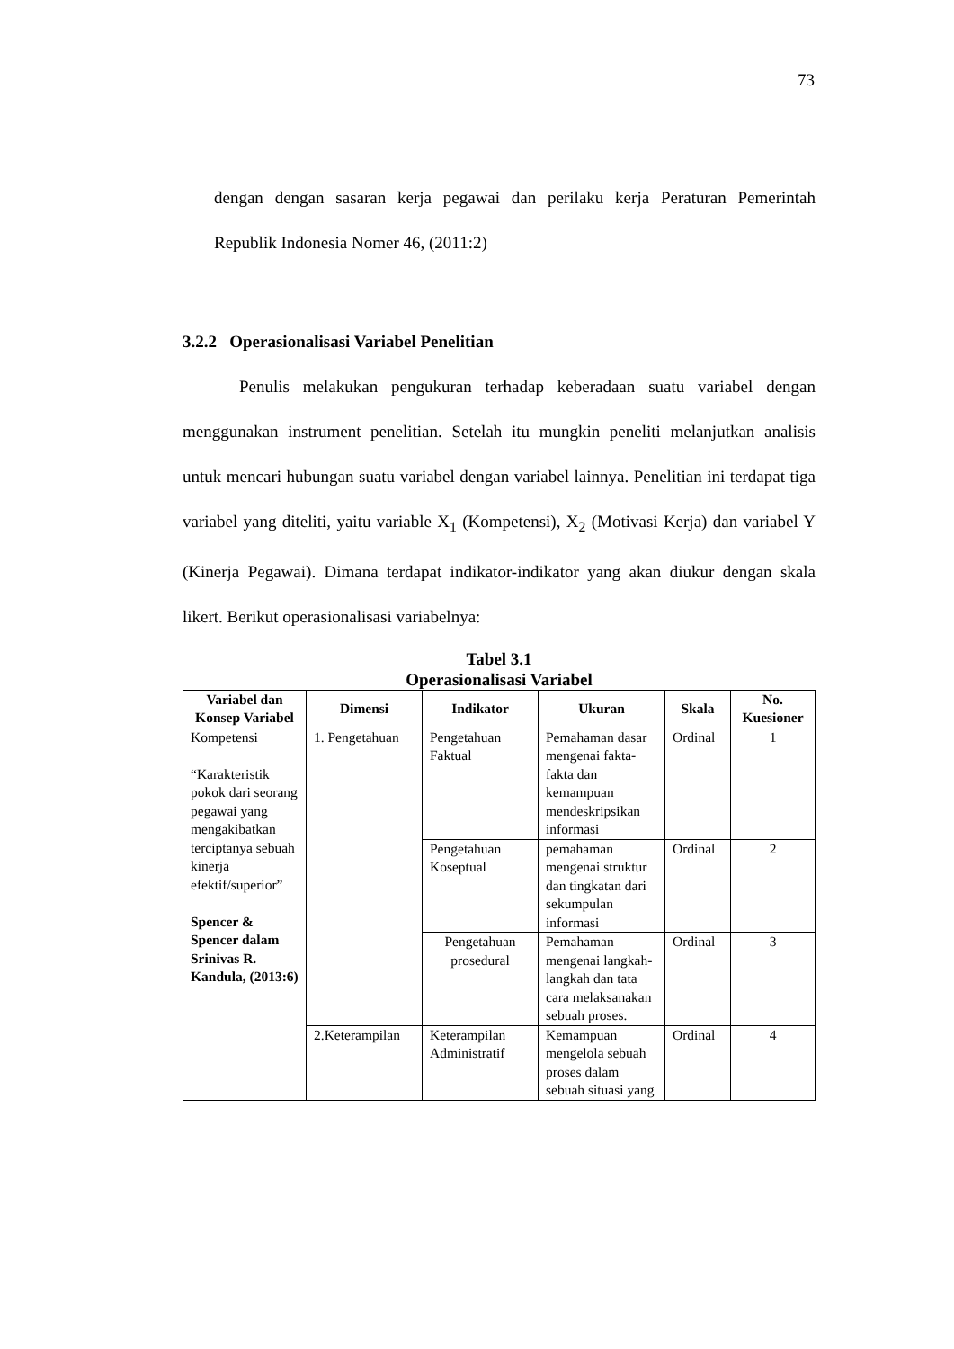73
dengan dengan sasaran kerja pegawai dan perilaku kerja Peraturan Pemerintah Republik Indonesia Nomer 46, (2011:2)
3.2.2 Operasionalisasi Variabel Penelitian
Penulis melakukan pengukuran terhadap keberadaan suatu variabel dengan menggunakan instrument penelitian. Setelah itu mungkin peneliti melanjutkan analisis untuk mencari hubungan suatu variabel dengan variabel lainnya. Penelitian ini terdapat tiga variabel yang diteliti, yaitu variable X<sub>1</sub> (Kompetensi), X<sub>2</sub> (Motivasi Kerja) dan variabel Y (Kinerja Pegawai). Dimana terdapat indikator-indikator yang akan diukur dengan skala likert. Berikut operasionalisasi variabelnya:
Tabel 3.1
Operasionalisasi Variabel
| Variabel dan Konsep Variabel | Dimensi | Indikator | Ukuran | Skala | No. Kuesioner |
| --- | --- | --- | --- | --- | --- |
| Kompetensi “Karakteristik pokok dari seorang pegawai yang mengakibatkan terciptanya sebuah kinerja efektif/superior” Spencer & Spencer dalam Srinivas R. Kandula, (2013:6) | 1. Pengetahuan | Pengetahuan Faktual | Pemahaman dasar mengenai fakta-fakta dan kemampuan mendeskripsikan informasi | Ordinal | 1 |
| | | Pengetahuan Koseptual | pemahaman mengenai struktur dan tingkatan dari sekumpulan informasi | Ordinal | 2 |
| | | Pengetahuan prosedural | Pemahaman mengenai langkah-langkah dan tata cara melaksanakan sebuah proses. | Ordinal | 3 |
| | 2.Keterampilan | Keterampilan Administratif | Kemampuan mengelola sebuah proses dalam sebuah situasi yang | Ordinal | 4 |